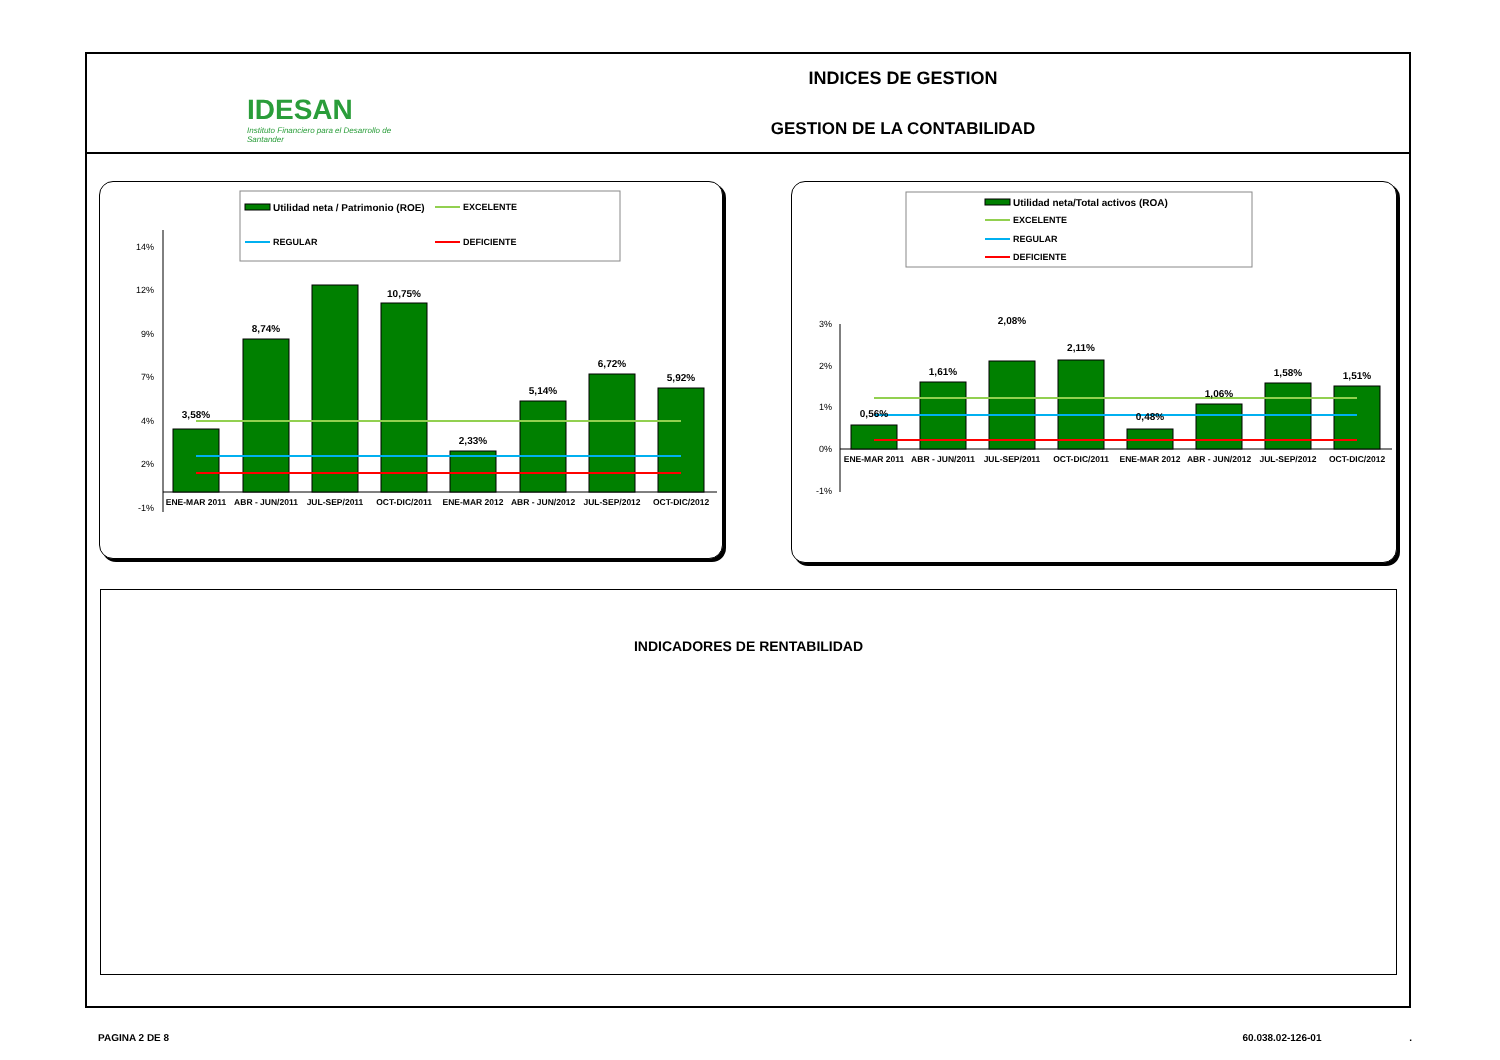IDESAN
Instituto Financiero para el Desarrollo de Santander
INDICES DE GESTION
GESTION DE LA CONTABILIDAD
Utilidad neta / Patrimonio (ROE)
EXCELENTE
REGULAR
DEFICIENTE
14%
12%
9%
7%
4%
2%
-1%
3,58%
8,74%
10,75%
2,33%
5,14%
6,72%
5,92%
ENE-MAR 2011
ABR - JUN/2011
JUL-SEP/2011
OCT-DIC/2011
ENE-MAR 2012
ABR - JUN/2012
JUL-SEP/2012
OCT-DIC/2012
Utilidad neta/Total activos (ROA)
EXCELENTE
REGULAR
DEFICIENTE
3%
2%
1%
0%
-1%
0,56%
1,61%
2,08%
2,11%
0,48%
1,06%
1,58%
1,51%
ENE-MAR 2011
ABR - JUN/2011
JUL-SEP/2011
OCT-DIC/2011
ENE-MAR 2012
ABR - JUN/2012
JUL-SEP/2012
OCT-DIC/2012
INDICADORES DE RENTABILIDAD
PAGINA 2 DE 8 60.038.02-126-01 .